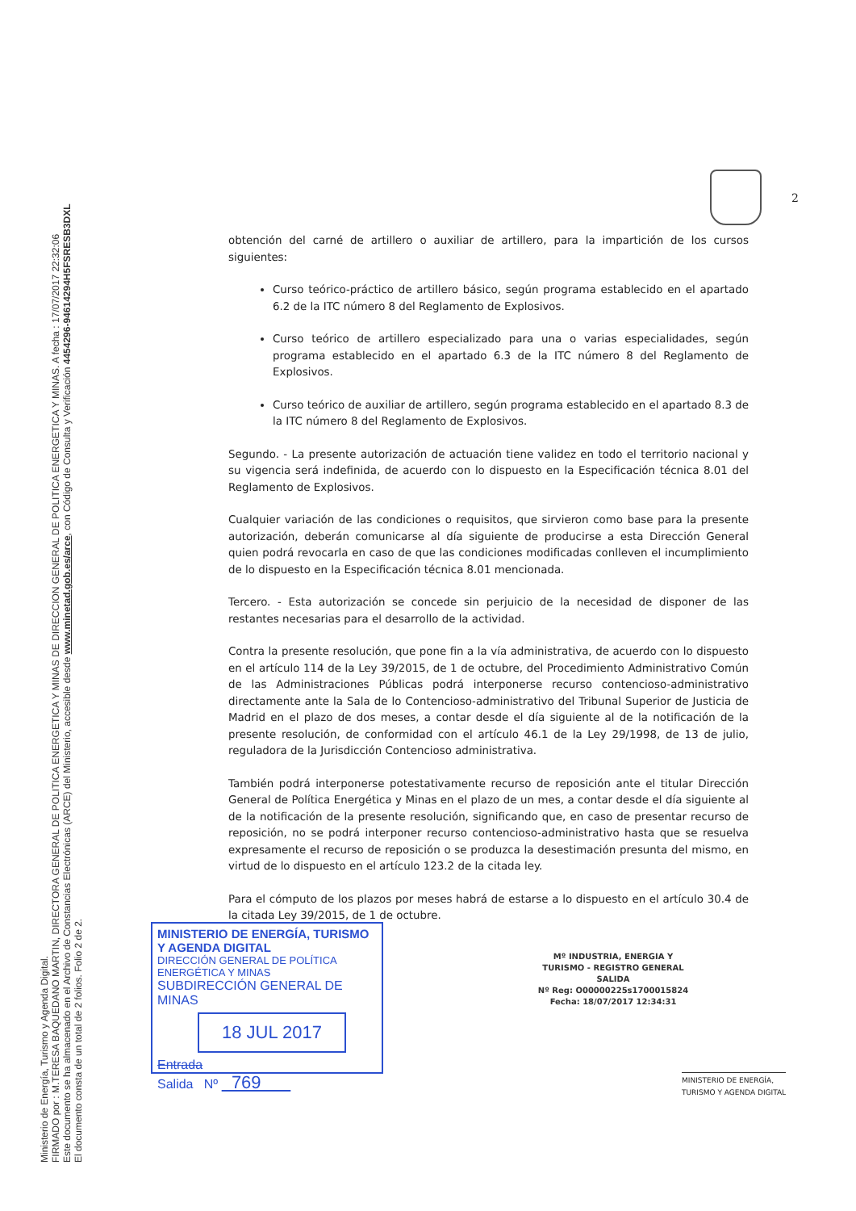Ministerio de Energía, Turismo y Agenda Digital.
FIRMADO por : M.TERESA BAQUEDANO MARTIN, DIRECTORA GENERAL DE POLITICA ENERGETICA Y MINAS DE DIRECCION GENERAL DE POLITICA ENERGETICA Y MINAS. A fecha : 17/07/2017 22:32:06
Este documento se ha almacenado en el Archivo de Constancias Electrónicas (ARCE) del Ministerio, accesible desde www.minetad.gob.es/arce, con Código de Consulta y Verificación 4454296-94614294H5FSRESB3DXL
El documento consta de un total de 2 folios. Folio 2 de 2.
2
obtención del carné de artillero o auxiliar de artillero, para la impartición de los cursos siguientes:
Curso teórico-práctico de artillero básico, según programa establecido en el apartado 6.2 de la ITC número 8 del Reglamento de Explosivos.
Curso teórico de artillero especializado para una o varias especialidades, según programa establecido en el apartado 6.3 de la ITC número 8 del Reglamento de Explosivos.
Curso teórico de auxiliar de artillero, según programa establecido en el apartado 8.3 de la ITC número 8 del Reglamento de Explosivos.
Segundo. - La presente autorización de actuación tiene validez en todo el territorio nacional y su vigencia será indefinida, de acuerdo con lo dispuesto en la Especificación técnica 8.01 del Reglamento de Explosivos.
Cualquier variación de las condiciones o requisitos, que sirvieron como base para la presente autorización, deberán comunicarse al día siguiente de producirse a esta Dirección General quien podrá revocarla en caso de que las condiciones modificadas conlleven el incumplimiento de lo dispuesto en la Especificación técnica 8.01 mencionada.
Tercero. - Esta autorización se concede sin perjuicio de la necesidad de disponer de las restantes necesarias para el desarrollo de la actividad.
Contra la presente resolución, que pone fin a la vía administrativa, de acuerdo con lo dispuesto en el artículo 114 de la Ley 39/2015, de 1 de octubre, del Procedimiento Administrativo Común de las Administraciones Públicas podrá interponerse recurso contencioso-administrativo directamente ante la Sala de lo Contencioso-administrativo del Tribunal Superior de Justicia de Madrid en el plazo de dos meses, a contar desde el día siguiente al de la notificación de la presente resolución, de conformidad con el artículo 46.1 de la Ley 29/1998, de 13 de julio, reguladora de la Jurisdicción Contencioso administrativa.
También podrá interponerse potestativamente recurso de reposición ante el titular Dirección General de Política Energética y Minas en el plazo de un mes, a contar desde el día siguiente al de la notificación de la presente resolución, significando que, en caso de presentar recurso de reposición, no se podrá interponer recurso contencioso-administrativo hasta que se resuelva expresamente el recurso de reposición o se produzca la desestimación presunta del mismo, en virtud de lo dispuesto en el artículo 123.2 de la citada ley.
Para el cómputo de los plazos por meses habrá de estarse a lo dispuesto en el artículo 30.4 de la citada Ley 39/2015, de 1 de octubre.
MINISTERIO DE ENERGÍA, TURISMO Y AGENDA DIGITAL
DIRECCIÓN GENERAL DE POLÍTICA ENERGÉTICA Y MINAS
SUBDIRECCIÓN GENERAL DE MINAS
18 JUL 2017
Entrada
Salida Nº 769
Mº INDUSTRIA, ENERGIA Y
TURISMO - REGISTRO GENERAL
SALIDA
Nº Reg: O00000225s1700015824
Fecha: 18/07/2017 12:34:31
MINISTERIO DE ENERGÍA,
TURISMO Y AGENDA DIGITAL